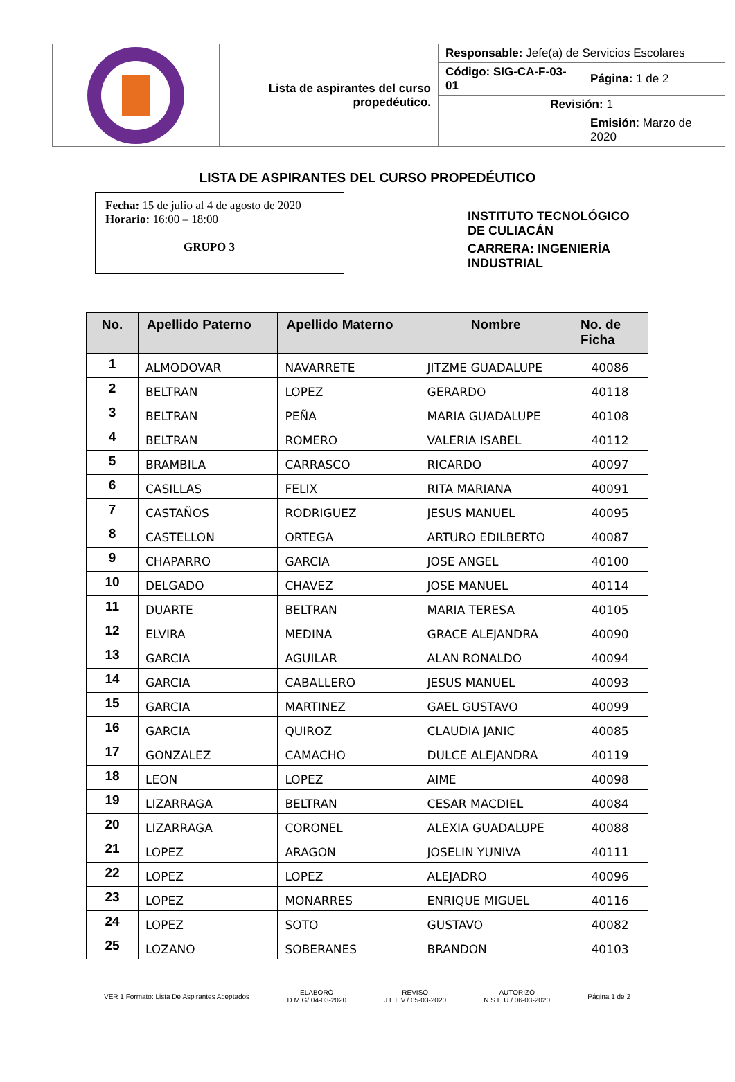| | Lista de aspirantes del curso propedéutico. | Responsable: Jefe(a) de Servicios Escolares | |
| | | Código: SIG-CA-F-03-01 | Página: 1 de 2 |
| | | Revisión: 1 | |
| | | | Emisión : Marzo de 2020 |
LISTA DE ASPIRANTES DEL CURSO PROPEDÉUTICO
Fecha: 15 de julio al 4 de agosto de 2020
Horario: 16:00 – 18:00
GRUPO 3
INSTITUTO TECNOLÓGICO
DE CULIACÁN
CARRERA: INGENIERÍA
INDUSTRIAL
| No. | Apellido Paterno | Apellido Materno | Nombre | No. de Ficha |
| --- | --- | --- | --- | --- |
| 1 | ALMODOVAR | NAVARRETE | JITZME GUADALUPE | 40086 |
| 2 | BELTRAN | LOPEZ | GERARDO | 40118 |
| 3 | BELTRAN | PEÑA | MARIA GUADALUPE | 40108 |
| 4 | BELTRAN | ROMERO | VALERIA ISABEL | 40112 |
| 5 | BRAMBILA | CARRASCO | RICARDO | 40097 |
| 6 | CASILLAS | FELIX | RITA MARIANA | 40091 |
| 7 | CASTAÑOS | RODRIGUEZ | JESUS MANUEL | 40095 |
| 8 | CASTELLON | ORTEGA | ARTURO EDILBERTO | 40087 |
| 9 | CHAPARRO | GARCIA | JOSE ANGEL | 40100 |
| 10 | DELGADO | CHAVEZ | JOSE MANUEL | 40114 |
| 11 | DUARTE | BELTRAN | MARIA TERESA | 40105 |
| 12 | ELVIRA | MEDINA | GRACE ALEJANDRA | 40090 |
| 13 | GARCIA | AGUILAR | ALAN RONALDO | 40094 |
| 14 | GARCIA | CABALLERO | JESUS MANUEL | 40093 |
| 15 | GARCIA | MARTINEZ | GAEL GUSTAVO | 40099 |
| 16 | GARCIA | QUIROZ | CLAUDIA JANIC | 40085 |
| 17 | GONZALEZ | CAMACHO | DULCE ALEJANDRA | 40119 |
| 18 | LEON | LOPEZ | AIME | 40098 |
| 19 | LIZARRAGA | BELTRAN | CESAR MACDIEL | 40084 |
| 20 | LIZARRAGA | CORONEL | ALEXIA GUADALUPE | 40088 |
| 21 | LOPEZ | ARAGON | JOSELIN YUNIVA | 40111 |
| 22 | LOPEZ | LOPEZ | ALEJADRO | 40096 |
| 23 | LOPEZ | MONARRES | ENRIQUE MIGUEL | 40116 |
| 24 | LOPEZ | SOTO | GUSTAVO | 40082 |
| 25 | LOZANO | SOBERANES | BRANDON | 40103 |
VER 1 Formato: Lista De Aspirantes Aceptados
ELABORÓ
D.M.G/ 04-03-2020
REVISÓ
J.L.L.V./ 05-03-2020
AUTORIZÓ
N.S.E.U./ 06-03-2020
Página 1 de 2